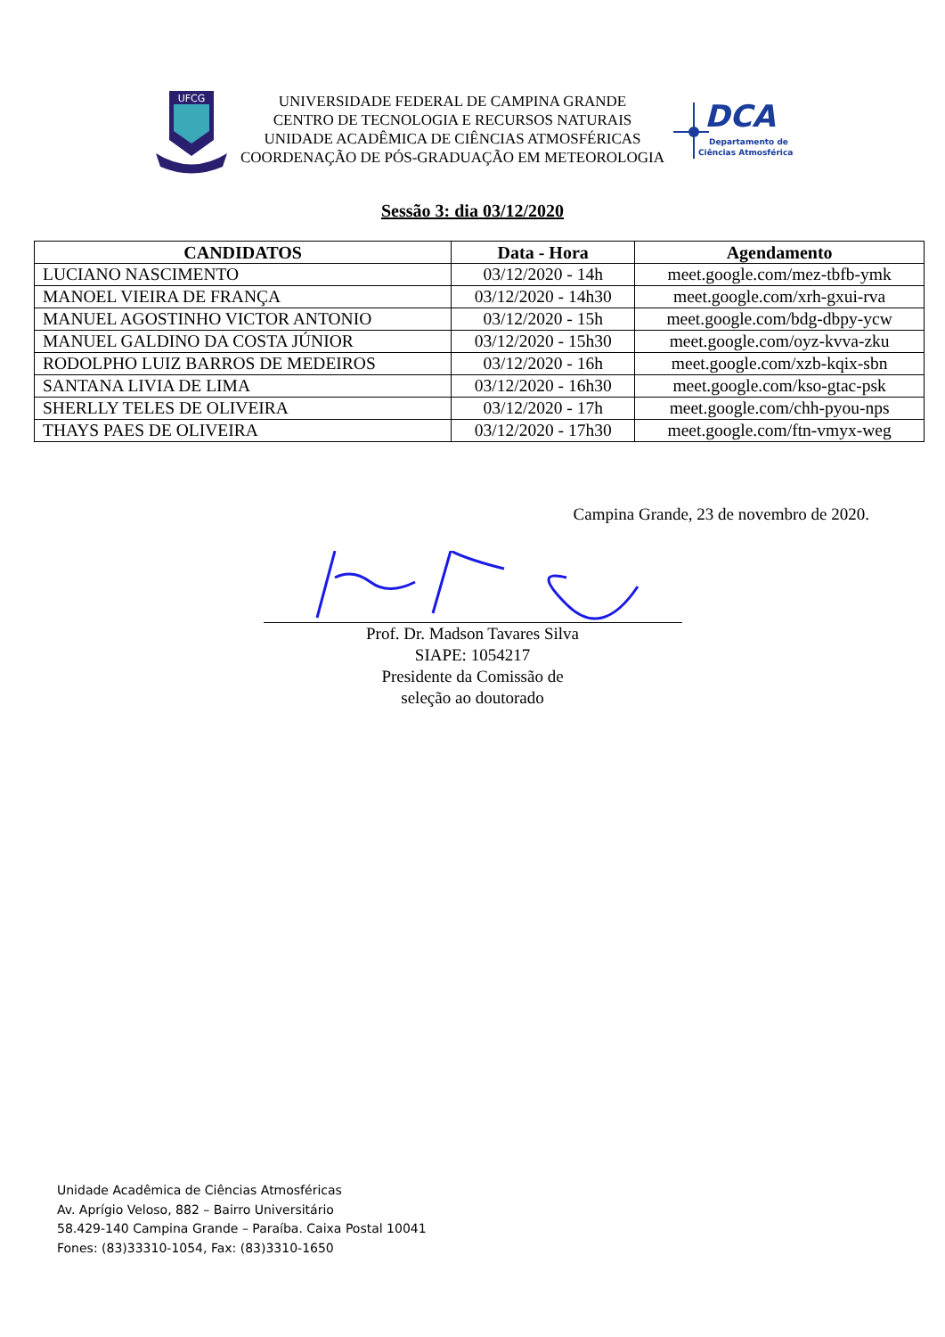UFCG
UNIVERSIDADE FEDERAL DE CAMPINA GRANDE
CENTRO DE TECNOLOGIA E RECURSOS NATURAIS
UNIDADE ACADÊMICA DE CIÊNCIAS ATMOSFÉRICAS
COORDENAÇÃO DE PÓS-GRADUAÇÃO EM METEOROLOGIA
DCA
Departamento de
Ciências Atmosféricas
Sessão 3: dia 03/12/2020
| CANDIDATOS | Data - Hora | Agendamento |
| --- | --- | --- |
| LUCIANO NASCIMENTO | 03/12/2020 - 14h | meet.google.com/mez-tbfb-ymk |
| MANOEL VIEIRA DE FRANÇA | 03/12/2020 - 14h30 | meet.google.com/xrh-gxui-rva |
| MANUEL AGOSTINHO VICTOR ANTONIO | 03/12/2020 - 15h | meet.google.com/bdg-dbpy-ycw |
| MANUEL GALDINO DA COSTA JÚNIOR | 03/12/2020 - 15h30 | meet.google.com/oyz-kvva-zku |
| RODOLPHO LUIZ BARROS DE MEDEIROS | 03/12/2020 - 16h | meet.google.com/xzb-kqix-sbn |
| SANTANA LIVIA DE LIMA | 03/12/2020 - 16h30 | meet.google.com/kso-gtac-psk |
| SHERLLY TELES DE OLIVEIRA | 03/12/2020 - 17h | meet.google.com/chh-pyou-nps |
| THAYS PAES DE OLIVEIRA | 03/12/2020 - 17h30 | meet.google.com/ftn-vmyx-weg |
Campina Grande, 23 de novembro de 2020.
Prof. Dr. Madson Tavares Silva
SIAPE: 1054217
Presidente da Comissão de
seleção ao doutorado
Unidade Acadêmica de Ciências Atmosféricas
Av. Aprígio Veloso, 882 – Bairro Universitário
58.429-140 Campina Grande – Paraíba. Caixa Postal 10041
Fones: (83)33310-1054, Fax: (83)3310-1650